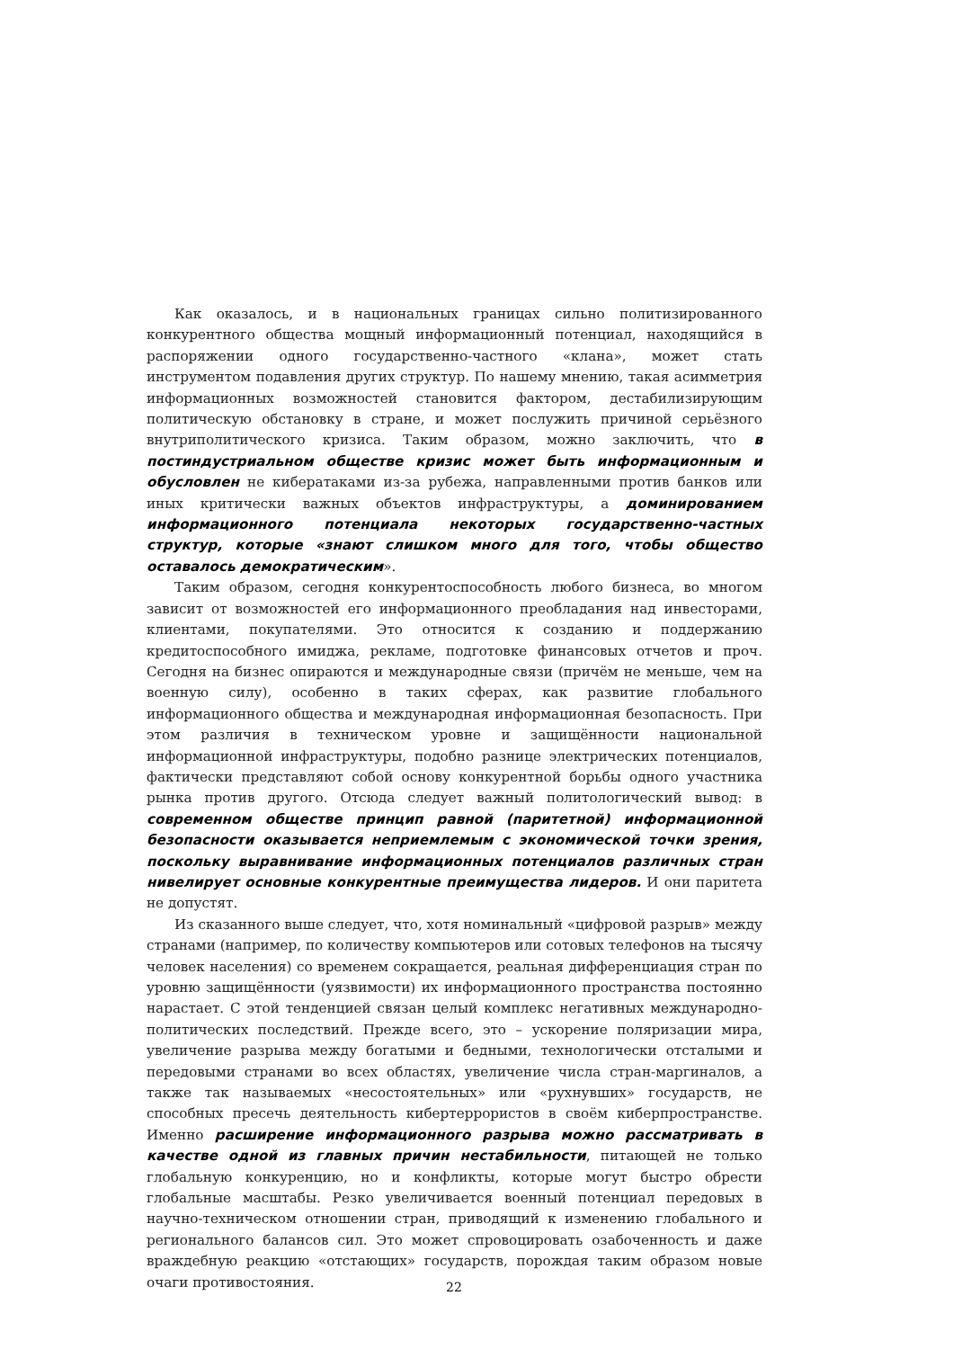Как оказалось, и в национальных границах сильно политизированного конкурентного общества мощный информационный потенциал, находящийся в распоряжении одного государственно-частного «клана», может стать инструментом подавления других структур. По нашему мнению, такая асимметрия информационных возможностей становится фактором, дестабилизирующим политическую обстановку в стране, и может послужить причиной серьёзного внутриполитического кризиса. Таким образом, можно заключить, что в постиндустриальном обществе кризис может быть информационным и обусловлен не кибератаками из-за рубежа, направленными против банков или иных критически важных объектов инфраструктуры, а доминированием информационного потенциала некоторых государственно-частных структур, которые «знают слишком много для того, чтобы общество оставалось демократическим».
Таким образом, сегодня конкурентоспособность любого бизнеса, во многом зависит от возможностей его информационного преобладания над инвесторами, клиентами, покупателями. Это относится к созданию и поддержанию кредитоспособного имиджа, рекламе, подготовке финансовых отчетов и проч. Сегодня на бизнес опираются и международные связи (причём не меньше, чем на военную силу), особенно в таких сферах, как развитие глобального информационного общества и международная информационная безопасность. При этом различия в техническом уровне и защищённости национальной информационной инфраструктуры, подобно разнице электрических потенциалов, фактически представляют собой основу конкурентной борьбы одного участника рынка против другого. Отсюда следует важный политологический вывод: в современном обществе принцип равной (паритетной) информационной безопасности оказывается неприемлемым с экономической точки зрения, поскольку выравнивание информационных потенциалов различных стран нивелирует основные конкурентные преимущества лидеров. И они паритета не допустят.
Из сказанного выше следует, что, хотя номинальный «цифровой разрыв» между странами (например, по количеству компьютеров или сотовых телефонов на тысячу человек населения) со временем сокращается, реальная дифференциация стран по уровню защищённости (уязвимости) их информационного пространства постоянно нарастает. С этой тенденцией связан целый комплекс негативных международно-политических последствий. Прежде всего, это – ускорение поляризации мира, увеличение разрыва между богатыми и бедными, технологически отсталыми и передовыми странами во всех областях, увеличение числа стран-маргиналов, а также так называемых «несостоятельных» или «рухнувших» государств, не способных пресечь деятельность кибертеррористов в своём киберпространстве. Именно расширение информационного разрыва можно рассматривать в качестве одной из главных причин нестабильности, питающей не только глобальную конкуренцию, но и конфликты, которые могут быстро обрести глобальные масштабы. Резко увеличивается военный потенциал передовых в научно-техническом отношении стран, приводящий к изменению глобального и регионального балансов сил. Это может спровоцировать озабоченность и даже враждебную реакцию «отстающих» государств, порождая таким образом новые очаги противостояния.
22